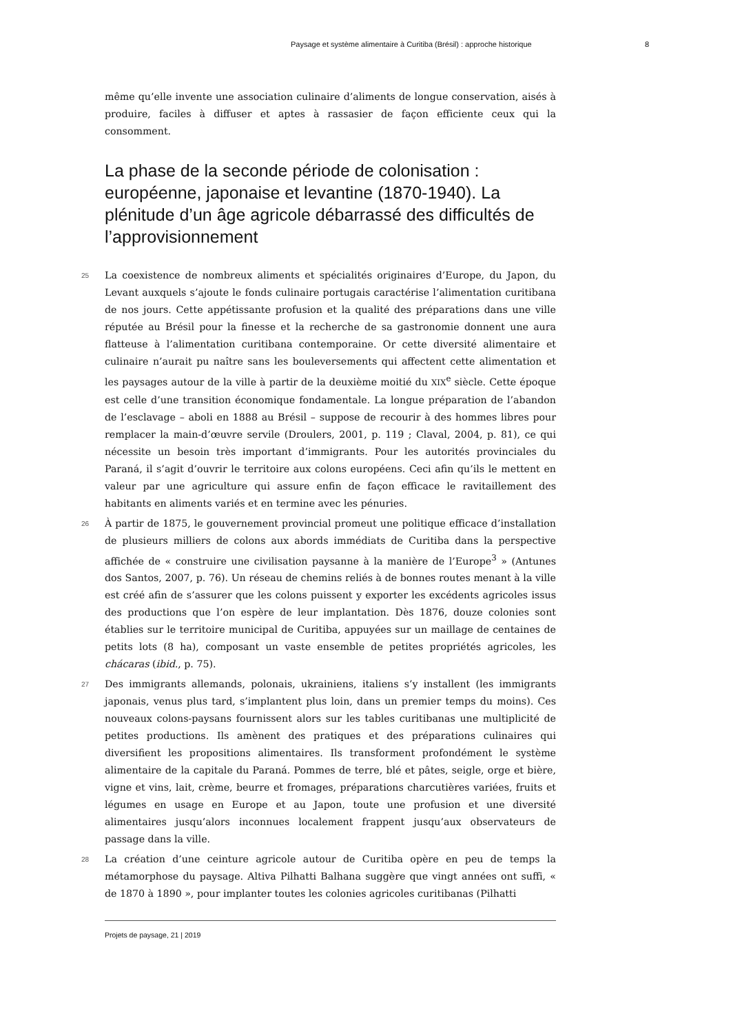Paysage et système alimentaire à Curitiba (Brésil) : approche historique 8
même qu’elle invente une association culinaire d’aliments de longue conservation, aisés à produire, faciles à diffuser et aptes à rassasier de façon efficiente ceux qui la consomment.
La phase de la seconde période de colonisation : européenne, japonaise et levantine (1870-1940). La plénitude d’un âge agricole débarrassé des difficultés de l’approvisionnement
25 La coexistence de nombreux aliments et spécialités originaires d’Europe, du Japon, du Levant auxquels s’ajoute le fonds culinaire portugais caractérise l’alimentation curitibana de nos jours. Cette appétissante profusion et la qualité des préparations dans une ville réputée au Brésil pour la finesse et la recherche de sa gastronomie donnent une aura flatteuse à l’alimentation curitibana contemporaine. Or cette diversité alimentaire et culinaire n’aurait pu naître sans les bouleversements qui affectent cette alimentation et les paysages autour de la ville à partir de la deuxième moitié du XIX<sup>e</sup> siècle. Cette époque est celle d’une transition économique fondamentale. La longue préparation de l’abandon de l’esclavage – aboli en 1888 au Brésil – suppose de recourir à des hommes libres pour remplacer la main-d’œuvre servile (Droulers, 2001, p. 119 ; Claval, 2004, p. 81), ce qui nécessite un besoin très important d’immigrants. Pour les autorités provinciales du Paraná, il s’agit d’ouvrir le territoire aux colons européens. Ceci afin qu’ils le mettent en valeur par une agriculture qui assure enfin de façon efficace le ravitaillement des habitants en aliments variés et en termine avec les pénuries.
26 À partir de 1875, le gouvernement provincial promeut une politique efficace d’installation de plusieurs milliers de colons aux abords immédiats de Curitiba dans la perspective affichée de « construire une civilisation paysanne à la manière de l’Europe<sup>3</sup> » (Antunes dos Santos, 2007, p. 76). Un réseau de chemins reliés à de bonnes routes menant à la ville est créé afin de s’assurer que les colons puissent y exporter les excédents agricoles issus des productions que l’on espère de leur implantation. Dès 1876, douze colonies sont établies sur le territoire municipal de Curitiba, appuyées sur un maillage de centaines de petits lots (8 ha), composant un vaste ensemble de petites propriétés agricoles, les chácaras (ibid., p. 75).
27 Des immigrants allemands, polonais, ukrainiens, italiens s’y installent (les immigrants japonais, venus plus tard, s’implantent plus loin, dans un premier temps du moins). Ces nouveaux colons-paysans fournissent alors sur les tables curitibanas une multiplicité de petites productions. Ils amènent des pratiques et des préparations culinaires qui diversifient les propositions alimentaires. Ils transforment profondément le système alimentaire de la capitale du Paraná. Pommes de terre, blé et pâtes, seigle, orge et bière, vigne et vins, lait, crème, beurre et fromages, préparations charcutières variées, fruits et légumes en usage en Europe et au Japon, toute une profusion et une diversité alimentaires jusqu’alors inconnues localement frappent jusqu’aux observateurs de passage dans la ville.
28 La création d’une ceinture agricole autour de Curitiba opère en peu de temps la métamorphose du paysage. Altiva Pilhatti Balhana suggère que vingt années ont suffi, « de 1870 à 1890 », pour implanter toutes les colonies agricoles curitibanas (Pilhatti
Projets de paysage, 21 | 2019